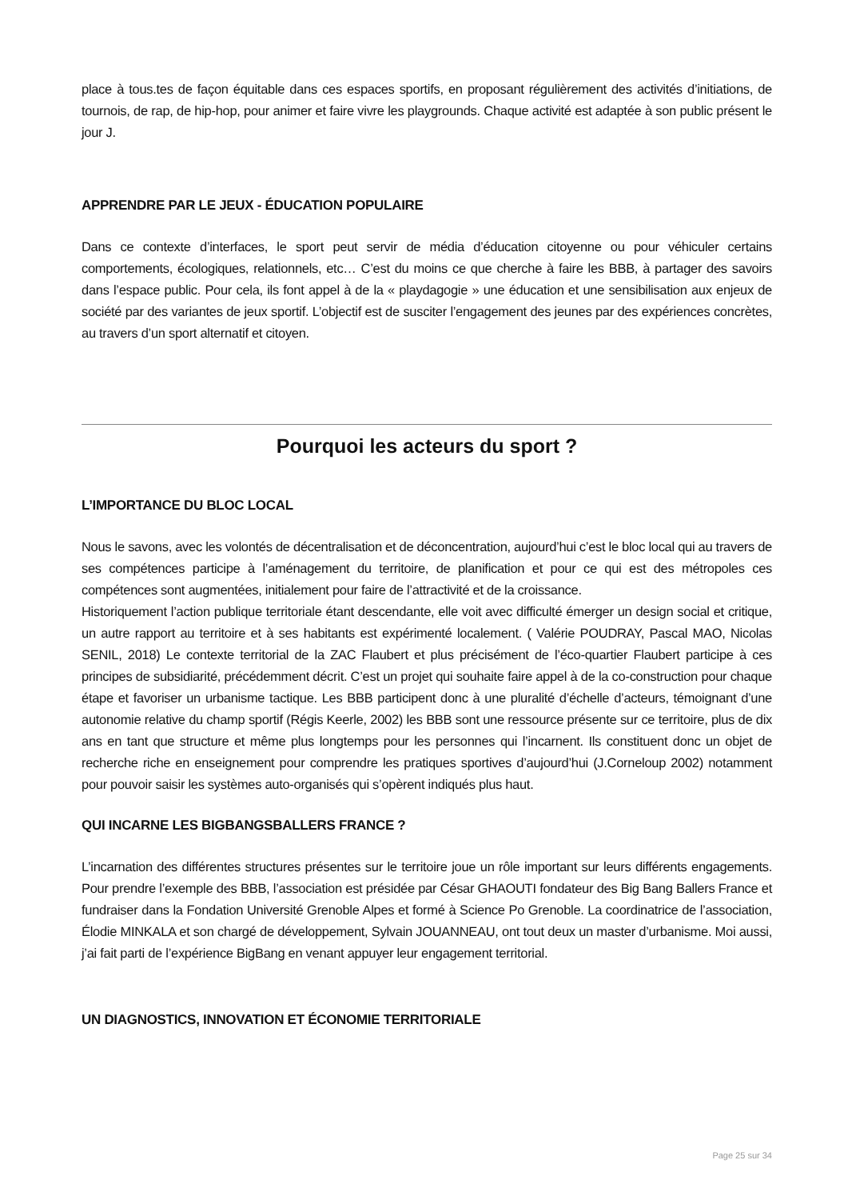place à tous.tes de façon équitable dans ces espaces sportifs, en proposant régulièrement des activités d’initiations, de tournois, de rap, de hip-hop, pour animer et faire vivre les playgrounds. Chaque activité est adaptée à son public présent le jour J.
APPRENDRE PAR LE JEUX - ÉDUCATION POPULAIRE
Dans ce contexte d’interfaces, le sport peut servir de média d’éducation citoyenne ou pour véhiculer certains comportements, écologiques, relationnels, etc… C’est du moins ce que cherche à faire les BBB, à partager des savoirs dans l’espace public. Pour cela, ils font appel à de la « playdagogie » une éducation et une sensibilisation aux enjeux de société par des variantes de jeux sportif. L’objectif est de susciter l’engagement des jeunes par des expériences concrètes, au travers d’un sport alternatif et citoyen.
Pourquoi les acteurs du sport ?
L’IMPORTANCE DU BLOC LOCAL
Nous le savons, avec les volontés de décentralisation et de déconcentration, aujourd’hui c’est le bloc local qui au travers de ses compétences participe à l’aménagement du territoire, de planification et pour ce qui est des métropoles ces compétences sont augmentées, initialement pour faire de l’attractivité et de la croissance.
Historiquement l’action publique territoriale étant descendante, elle voit avec difficulté émerger un design social et critique, un autre rapport au territoire et à ses habitants est expérimenté localement. ( Valérie POUDRAY, Pascal MAO, Nicolas SENIL, 2018) Le contexte territorial de la ZAC Flaubert et plus précisément de l’éco-quartier Flaubert participe à ces principes de subsidiarité, précédemment décrit. C’est un projet qui souhaite faire appel à de la co-construction pour chaque étape et favoriser un urbanisme tactique. Les BBB participent donc à une pluralité d’échelle d’acteurs, témoignant d’une autonomie relative du champ sportif (Régis Keerle, 2002) les BBB sont une ressource présente sur ce territoire, plus de dix ans en tant que structure et même plus longtemps pour les personnes qui l’incarnent. Ils constituent donc un objet de recherche riche en enseignement pour comprendre les pratiques sportives d’aujourd’hui (J.Corneloup 2002) notamment pour pouvoir saisir les systèmes auto-organisés qui s’opèrent indiqués plus haut.
QUI INCARNE LES BIGBANGSBALLERS FRANCE ?
L’incarnation des différentes structures présentes sur le territoire joue un rôle important sur leurs différents engagements. Pour prendre l’exemple des BBB, l’association est présidée par César GHAOUTI fondateur des Big Bang Ballers France et fundraiser dans la Fondation Université Grenoble Alpes et formé à Science Po Grenoble. La coordinatrice de l’association, Élodie MINKALA et son chargé de développement, Sylvain JOUANNEAU, ont tout deux un master d’urbanisme. Moi aussi, j’ai fait parti de l’expérience BigBang en venant appuyer leur engagement territorial.
UN DIAGNOSTICS, INNOVATION ET ÉCONOMIE TERRITORIALE
Page 25 sur 34